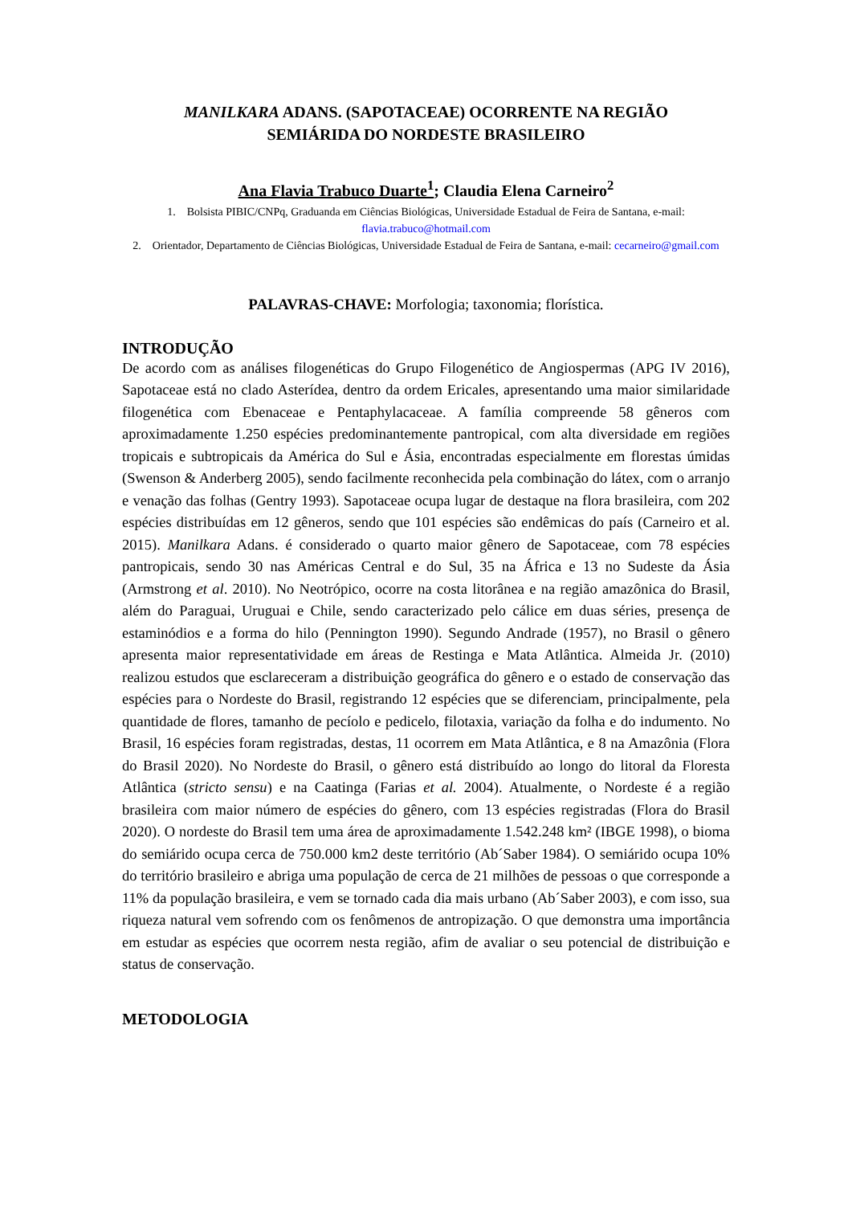MANILKARA ADANS. (SAPOTACEAE) OCORRENTE NA REGIÃO
SEMIÁRIDA DO NORDESTE BRASILEIRO
Ana Flavia Trabuco Duarte<sup>1</sup>; Claudia Elena Carneiro<sup>2</sup>
1. Bolsista PIBIC/CNPq, Graduanda em Ciências Biológicas, Universidade Estadual de Feira de Santana, e-mail: flavia.trabuco@hotmail.com
2. Orientador, Departamento de Ciências Biológicas, Universidade Estadual de Feira de Santana, e-mail: cecarneiro@gmail.com
PALAVRAS-CHAVE: Morfologia; taxonomia; florística.
INTRODUÇÃO
De acordo com as análises filogenéticas do Grupo Filogenético de Angiospermas (APG IV 2016), Sapotaceae está no clado Asterídea, dentro da ordem Ericales, apresentando uma maior similaridade filogenética com Ebenaceae e Pentaphylacaceae. A família compreende 58 gêneros com aproximadamente 1.250 espécies predominantemente pantropical, com alta diversidade em regiões tropicais e subtropicais da América do Sul e Ásia, encontradas especialmente em florestas úmidas (Swenson & Anderberg 2005), sendo facilmente reconhecida pela combinação do látex, com o arranjo e venação das folhas (Gentry 1993). Sapotaceae ocupa lugar de destaque na flora brasileira, com 202 espécies distribuídas em 12 gêneros, sendo que 101 espécies são endêmicas do país (Carneiro et al. 2015). Manilkara Adans. é considerado o quarto maior gênero de Sapotaceae, com 78 espécies pantropicais, sendo 30 nas Américas Central e do Sul, 35 na África e 13 no Sudeste da Ásia (Armstrong et al. 2010). No Neotrópico, ocorre na costa litorânea e na região amazônica do Brasil, além do Paraguai, Uruguai e Chile, sendo caracterizado pelo cálice em duas séries, presença de estaminódios e a forma do hilo (Pennington 1990). Segundo Andrade (1957), no Brasil o gênero apresenta maior representatividade em áreas de Restinga e Mata Atlântica. Almeida Jr. (2010) realizou estudos que esclareceram a distribuição geográfica do gênero e o estado de conservação das espécies para o Nordeste do Brasil, registrando 12 espécies que se diferenciam, principalmente, pela quantidade de flores, tamanho de pecíolo e pedicelo, filotaxia, variação da folha e do indumento. No Brasil, 16 espécies foram registradas, destas, 11 ocorrem em Mata Atlântica, e 8 na Amazônia (Flora do Brasil 2020). No Nordeste do Brasil, o gênero está distribuído ao longo do litoral da Floresta Atlântica (stricto sensu) e na Caatinga (Farias et al. 2004). Atualmente, o Nordeste é a região brasileira com maior número de espécies do gênero, com 13 espécies registradas (Flora do Brasil 2020). O nordeste do Brasil tem uma área de aproximadamente 1.542.248 km² (IBGE 1998), o bioma do semiárido ocupa cerca de 750.000 km2 deste território (Ab´Saber 1984). O semiárido ocupa 10% do território brasileiro e abriga uma população de cerca de 21 milhões de pessoas o que corresponde a 11% da população brasileira, e vem se tornado cada dia mais urbano (Ab´Saber 2003), e com isso, sua riqueza natural vem sofrendo com os fenômenos de antropização. O que demonstra uma importância em estudar as espécies que ocorrem nesta região, afim de avaliar o seu potencial de distribuição e status de conservação.
METODOLOGIA